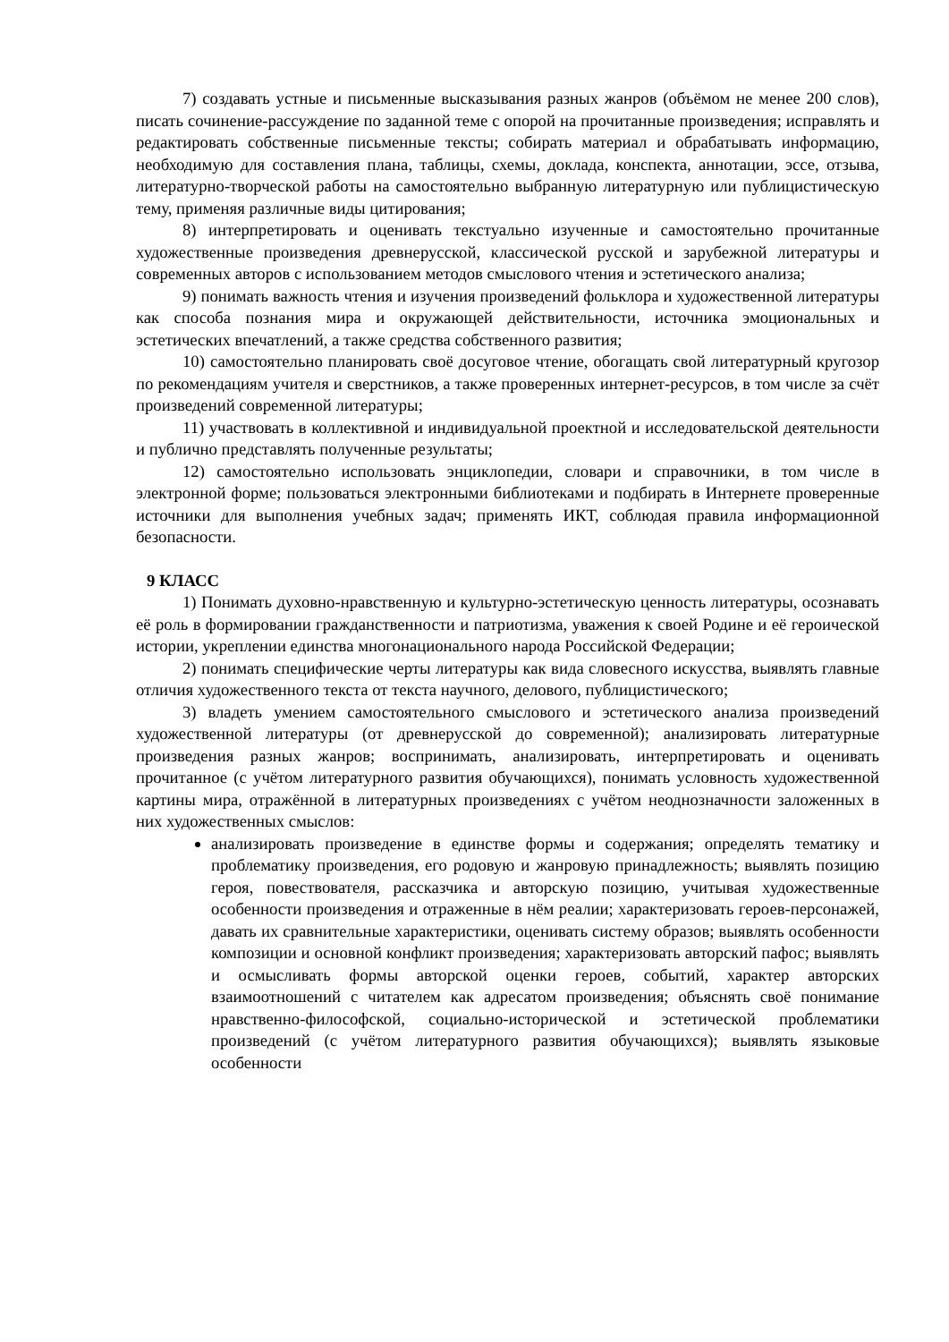7) создавать устные и письменные высказывания разных жанров (объёмом не менее 200 слов), писать сочинение-рассуждение по заданной теме с опорой на прочитанные произведения; исправлять и редактировать собственные письменные тексты; собирать материал и обрабатывать информацию, необходимую для составления плана, таблицы, схемы, доклада, конспекта, аннотации, эссе, отзыва, литературно-творческой работы на самостоятельно выбранную литературную или публицистическую тему, применяя различные виды цитирования;
8) интерпретировать и оценивать текстуально изученные и самостоятельно прочитанные художественные произведения древнерусской, классической русской и зарубежной литературы и современных авторов с использованием методов смыслового чтения и эстетического анализа;
9) понимать важность чтения и изучения произведений фольклора и художественной литературы как способа познания мира и окружающей действительности, источника эмоциональных и эстетических впечатлений, а также средства собственного развития;
10) самостоятельно планировать своё досуговое чтение, обогащать свой литературный кругозор по рекомендациям учителя и сверстников, а также проверенных интернет-ресурсов, в том числе за счёт произведений современной литературы;
11) участвовать в коллективной и индивидуальной проектной и исследовательской деятельности и публично представлять полученные результаты;
12) самостоятельно использовать энциклопедии, словари и справочники, в том числе в электронной форме; пользоваться электронными библиотеками и подбирать в Интернете проверенные источники для выполнения учебных задач; применять ИКТ, соблюдая правила информационной безопасности.
9 КЛАСС
1) Понимать духовно-нравственную и культурно-эстетическую ценность литературы, осознавать её роль в формировании гражданственности и патриотизма, уважения к своей Родине и её героической истории, укреплении единства многонационального народа Российской Федерации;
2) понимать специфические черты литературы как вида словесного искусства, выявлять главные отличия художественного текста от текста научного, делового, публицистического;
3) владеть умением самостоятельного смыслового и эстетического анализа произведений художественной литературы (от древнерусской до современной); анализировать литературные произведения разных жанров; воспринимать, анализировать, интерпретировать и оценивать прочитанное (с учётом литературного развития обучающихся), понимать условность художественной картины мира, отражённой в литературных произведениях с учётом неоднозначности заложенных в них художественных смыслов:
анализировать произведение в единстве формы и содержания; определять тематику и проблематику произведения, его родовую и жанровую принадлежность; выявлять позицию героя, повествователя, рассказчика и авторскую позицию, учитывая художественные особенности произведения и отраженные в нём реалии; характеризовать героев-персонажей, давать их сравнительные характеристики, оценивать систему образов; выявлять особенности композиции и основной конфликт произведения; характеризовать авторский пафос; выявлять и осмысливать формы авторской оценки героев, событий, характер авторских взаимоотношений с читателем как адресатом произведения; объяснять своё понимание нравственно-философской, социально-исторической и эстетической проблематики произведений (с учётом литературного развития обучающихся); выявлять языковые особенности